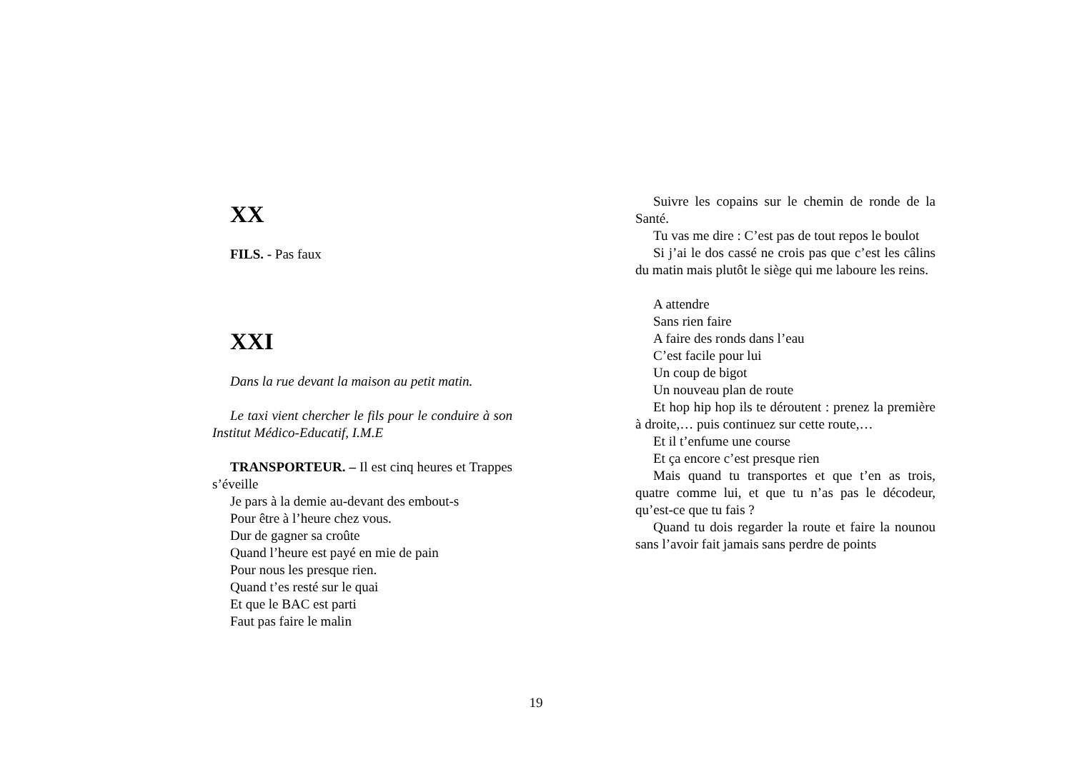XX
FILS. - Pas faux
XXI
Dans la rue devant la maison au petit matin.
Le taxi vient chercher le fils pour le conduire à son Institut Médico-Educatif, I.M.E
TRANSPORTEUR. – Il est cinq heures et Trappes s’éveille
Je pars à la demie au-devant des embout-s
Pour être à l’heure chez vous.
Dur de gagner sa croûte
Quand l’heure est payé en mie de pain
Pour nous les presque rien.
Quand t’es resté sur le quai
Et que le BAC est parti
Faut pas faire le malin
Suivre les copains sur le chemin de ronde de la Santé.
Tu vas me dire : C’est pas de tout repos le boulot
Si j’ai le dos cassé ne crois pas que c’est les câlins du matin mais plutôt le siège qui me laboure les reins.
A attendre
Sans rien faire
A faire des ronds dans l’eau
C’est facile pour lui
Un coup de bigot
Un nouveau plan de route
Et hop hip hop ils te déroutent : prenez la première à droite,… puis continuez sur cette route,…
Et il t’enfume une course
Et ça encore c’est presque rien
Mais quand tu transportes et que t’en as trois, quatre comme lui, et que tu n’as pas le décodeur, qu’est-ce que tu fais ?
Quand tu dois regarder la route et faire la nounou sans l’avoir fait jamais sans perdre de points
19